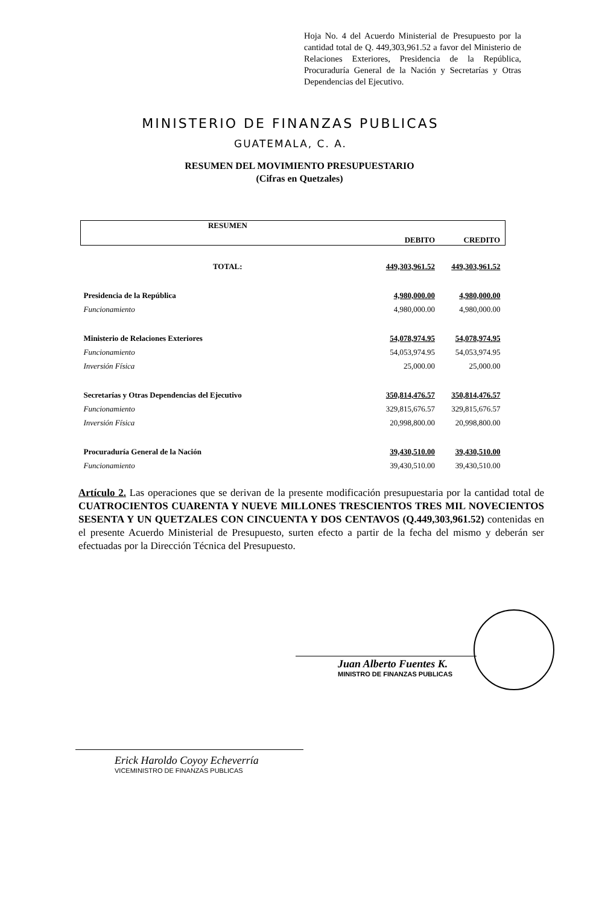Hoja No. 4 del Acuerdo Ministerial de Presupuesto por la cantidad total de Q. 449,303,961.52 a favor del Ministerio de Relaciones Exteriores, Presidencia de la República, Procuraduría General de la Nación y Secretarías y Otras Dependencias del Ejecutivo.
MINISTERIO DE FINANZAS PUBLICAS
GUATEMALA, C. A.
RESUMEN DEL MOVIMIENTO PRESUPUESTARIO
(Cifras en Quetzales)
| RESUMEN | DEBITO | CREDITO |
| --- | --- | --- |
| TOTAL: | 449,303,961.52 | 449,303,961.52 |
| Presidencia de la República | 4,980,000.00 | 4,980,000.00 |
| Funcionamiento | 4,980,000.00 | 4,980,000.00 |
| Ministerio de Relaciones Exteriores | 54,078,974.95 | 54,078,974.95 |
| Funcionamiento | 54,053,974.95 | 54,053,974.95 |
| Inversión Física | 25,000.00 | 25,000.00 |
| Secretarías y Otras Dependencias del Ejecutivo | 350,814,476.57 | 350,814,476.57 |
| Funcionamiento | 329,815,676.57 | 329,815,676.57 |
| Inversión Física | 20,998,800.00 | 20,998,800.00 |
| Procuraduría General de la Nación | 39,430,510.00 | 39,430,510.00 |
| Funcionamiento | 39,430,510.00 | 39,430,510.00 |
Artículo 2. Las operaciones que se derivan de la presente modificación presupuestaria por la cantidad total de CUATROCIENTOS CUARENTA Y NUEVE MILLONES TRESCIENTOS TRES MIL NOVECIENTOS SESENTA Y UN QUETZALES CON CINCUENTA Y DOS CENTAVOS (Q.449,303,961.52) contenidas en el presente Acuerdo Ministerial de Presupuesto, surten efecto a partir de la fecha del mismo y deberán ser efectuadas por la Dirección Técnica del Presupuesto.
Juan Alberto Fuentes K.
MINISTRO DE FINANZAS PUBLICAS
Erick Haroldo Coyoy Echeverría
VICEMINISTRO DE FINANZAS PUBLICAS